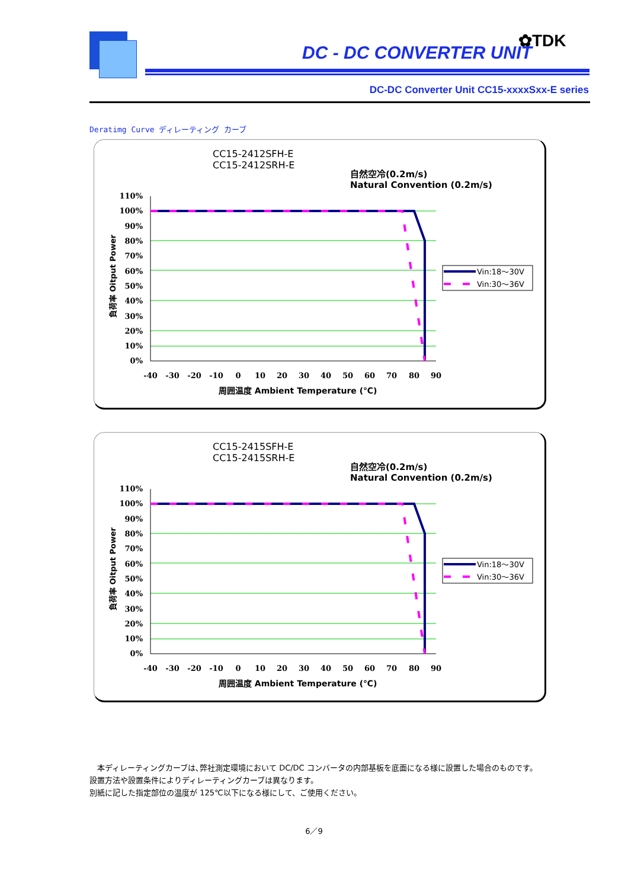DC - DC CONVERTER UNIT
✿TDK
DC-DC Converter Unit CC15-xxxxSxx-E series
Deratimg Curve ディレーティング カーブ
CC15-2412SFH-E
CC15-2412SRH-E
自然空冷(0.2m/s)
Natural Convention (0.2m/s)
110%
100%
90%
80%
70%
60%
50%
40%
30%
20%
10%
0%
負荷率 Oitput Power
-40
-30
-20
-10
0
10
20
30
40
50
60
70
80
90
周囲温度 Ambient Temperature (℃)
Vin:18～30V
Vin:30～36V
CC15-2415SFH-E
CC15-2415SRH-E
自然空冷(0.2m/s)
Natural Convention (0.2m/s)
110%
100%
90%
80%
70%
60%
50%
40%
30%
20%
10%
0%
負荷率 Oitput Power
-40
-30
-20
-10
0
10
20
30
40
50
60
70
80
90
周囲温度 Ambient Temperature (℃)
Vin:18～30V
Vin:30～36V
　本ディレーティングカーブは､弊社測定環境において DC/DC コンバータの内部基板を底面になる様に設置した場合のものです。
設置方法や設置条件によりディレーティングカーブは異なります。
別紙に記した指定部位の温度が 125℃以下になる様にして、ご使用ください。
6／9